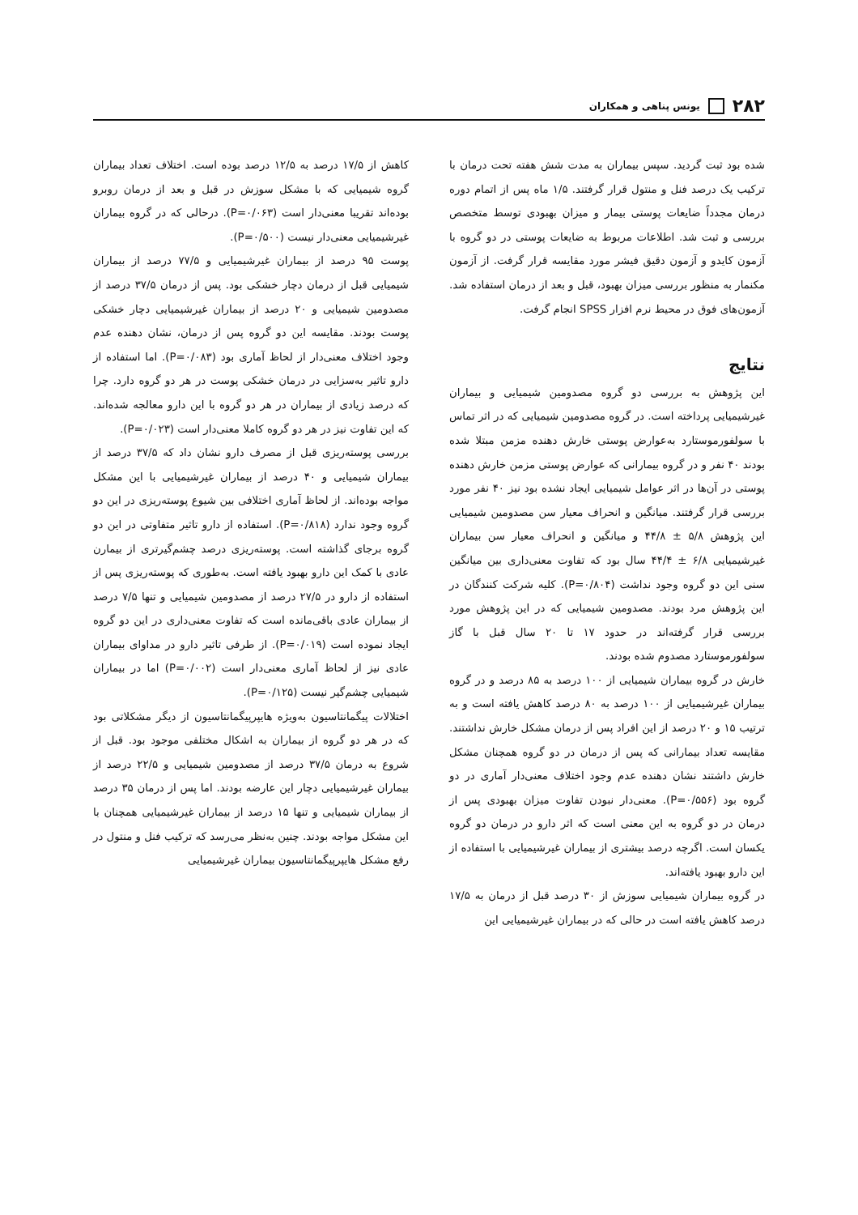۲۸۲ یونس پناهی و همکاران
شده بود ثبت گردید. سپس بیماران به مدت شش هفته تحت درمان با ترکیب یک درصد فنل و منتول قرار گرفتند. ۱/۵ ماه پس از اتمام دوره درمان مجدداً ضایعات پوستی بیمار و میزان بهبودی توسط متخصص بررسی و ثبت شد. اطلاعات مربوط به ضایعات پوستی در دو گروه با آزمون کایدو و آزمون دقیق فیشر مورد مقایسه قرار گرفت. از آزمون مکنمار به منظور بررسی میزان بهبود، قبل و بعد از درمان استفاده شد. آزمون‌های فوق در محیط نرم افزار SPSS انجام گرفت.
نتایج
این پژوهش به بررسی دو گروه مصدومین شیمیایی و بیماران غیرشیمیایی پرداخته است. در گروه مصدومین شیمیایی که در اثر تماس با سولفورموستارد به‌عوارض پوستی خارش دهنده مزمن مبتلا شده بودند ۴۰ نفر و در گروه بیمارانی که عوارض پوستی مزمن خارش دهنده پوستی در آن‌ها در اثر عوامل شیمیایی ایجاد نشده بود نیز ۴۰ نفر مورد بررسی قرار گرفتند. میانگین و انحراف معیار سن مصدومین شیمیایی این پژوهش ۵/۸ ± ۴۴/۸ و میانگین و انحراف معیار سن بیماران غیرشیمیایی ۶/۸ ± ۴۴/۴ سال بود که تفاوت معنی‌داری بین میانگین سنی این دو گروه وجود نداشت (P=۰/۸۰۴). کلیه شرکت کنندگان در این پژوهش مرد بودند. مصدومین شیمیایی که در این پژوهش مورد بررسی قرار گرفته‌اند در حدود ۱۷ تا ۲۰ سال قبل با گاز سولفورموستارد مصدوم شده بودند.
خارش در گروه بیماران شیمیایی از ۱۰۰ درصد به ۸۵ درصد و در گروه بیماران غیرشیمیایی از ۱۰۰ درصد به ۸۰ درصد کاهش یافته است و به ترتیب ۱۵ و ۲۰ درصد از این افراد پس از درمان مشکل خارش نداشتند. مقایسه تعداد بیمارانی که پس از درمان در دو گروه همچنان مشکل خارش داشتند نشان دهنده عدم وجود اختلاف معنی‌دار آماری در دو گروه بود (P=۰/۵۵۶). معنی‌دار نبودن تفاوت میزان بهبودی پس از درمان در دو گروه به این معنی است که اثر دارو در درمان دو گروه یکسان است. اگرچه درصد بیشتری از بیماران غیرشیمیایی با استفاده از این دارو بهبود یافته‌اند.
در گروه بیماران شیمیایی سوزش از ۳۰ درصد قبل از درمان به ۱۷/۵ درصد کاهش یافته است در حالی که در بیماران غیرشیمیایی این
کاهش از ۱۷/۵ درصد به ۱۲/۵ درصد بوده است. اختلاف تعداد بیماران گروه شیمیایی که با مشکل سوزش در قبل و بعد از درمان روبرو بوده‌اند تقریبا معنی‌دار است (P=۰/۰۶۳). درحالی که در گروه بیماران غیرشیمیایی معنی‌دار نیست (P=۰/۵۰۰).
پوست ۹۵ درصد از بیماران غیرشیمیایی و ۷۷/۵ درصد از بیماران شیمیایی قبل از درمان دچار خشکی بود. پس از درمان ۳۷/۵ درصد از مصدومین شیمیایی و ۲۰ درصد از بیماران غیرشیمیایی دچار خشکی پوست بودند. مقایسه این دو گروه پس از درمان، نشان دهنده عدم وجود اختلاف معنی‌دار از لحاظ آماری بود (P=۰/۰۸۳). اما استفاده از دارو تاثیر به‌سزایی در درمان خشکی پوست در هر دو گروه دارد. چرا که درصد زیادی از بیماران در هر دو گروه با این دارو معالجه شده‌اند. که این تفاوت نیز در هر دو گروه کاملا معنی‌دار است (P=۰/۰۲۳).
بررسی پوسته‌ریزی قبل از مصرف دارو نشان داد که ۳۷/۵ درصد از بیماران شیمیایی و ۴۰ درصد از بیماران غیرشیمیایی با این مشکل مواجه بوده‌اند. از لحاظ آماری اختلافی بین شیوع پوسته‌ریزی در این دو گروه وجود ندارد (P=۰/۸۱۸). استفاده از دارو تاثیر متفاوتی در این دو گروه برجای گذاشته است. پوسته‌ریزی درصد چشم‌گیرتری از بیمارن عادی با کمک این دارو بهبود یافته است. به‌طوری که پوسته‌ریزی پس از استفاده از دارو در ۲۷/۵ درصد از مصدومین شیمیایی و تنها ۷/۵ درصد از بیماران عادی باقی‌مانده است که تفاوت معنی‌داری در این دو گروه ایجاد نموده است (P=۰/۰۱۹). از طرفی تاثیر دارو در مداوای بیماران عادی نیز از لحاظ آماری معنی‌دار است (P=۰/۰۰۲) اما در بیماران شیمیایی چشم‌گیر نیست (P=۰/۱۲۵).
اختلالات پیگمانتاسیون به‌ویژه هایپرپیگمانتاسیون از دیگر مشکلاتی بود که در هر دو گروه از بیماران به اشکال مختلفی موجود بود. قبل از شروع به درمان ۳۷/۵ درصد از مصدومین شیمیایی و ۲۲/۵ درصد از بیماران غیرشیمیایی دچار این عارضه بودند. اما پس از درمان ۳۵ درصد از بیماران شیمیایی و تنها ۱۵ درصد از بیماران غیرشیمیایی همچنان با این مشکل مواجه بودند. چنین به‌نظر می‌رسد که ترکیب فنل و منتول در رفع مشکل هایپرپیگمانتاسیون بیماران غیرشیمیایی